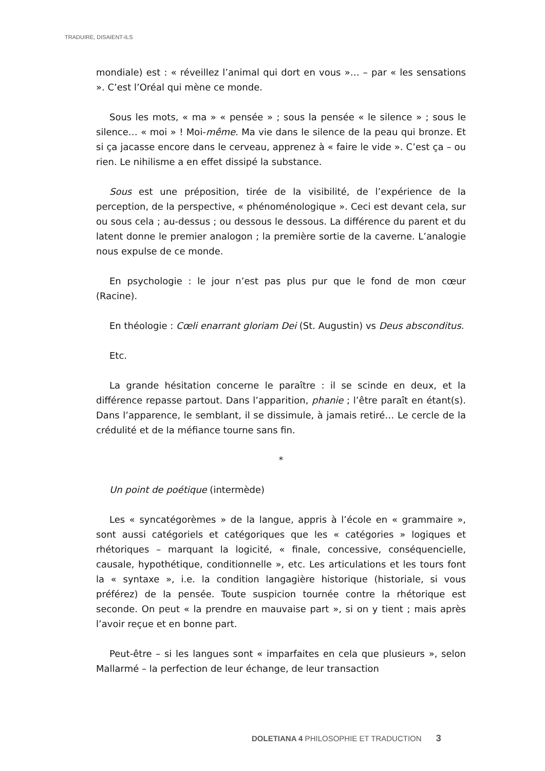TRADUIRE, DISAIENT-ILS
mondiale) est : « réveillez l’animal qui dort en vous »… – par « les sensations ». C’est l’Oréal qui mène ce monde.
Sous les mots, « ma » « pensée » ; sous la pensée « le silence » ; sous le silence… « moi » ! Moi-même. Ma vie dans le silence de la peau qui bronze. Et si ça jacasse encore dans le cerveau, apprenez à « faire le vide ». C’est ça – ou rien. Le nihilisme a en effet dissipé la substance.
Sous est une préposition, tirée de la visibilité, de l’expérience de la perception, de la perspective, « phénoménologique ». Ceci est devant cela, sur ou sous cela ; au-dessus ; ou dessous le dessous. La différence du parent et du latent donne le premier analogon ; la première sortie de la caverne. L’analogie nous expulse de ce monde.
En psychologie : le jour n’est pas plus pur que le fond de mon cœur (Racine).
En théologie : Cœli enarrant gloriam Dei (St. Augustin) vs Deus absconditus.
Etc.
La grande hésitation concerne le paraître : il se scinde en deux, et la différence repasse partout. Dans l’apparition, phanie ; l’être paraît en étant(s). Dans l’apparence, le semblant, il se dissimule, à jamais retiré… Le cercle de la crédulité et de la méfiance tourne sans fin.
*
Un point de poétique (intermède)
Les « syncatégorèmes » de la langue, appris à l’école en « grammaire », sont aussi catégoriels et catégoriques que les « catégories » logiques et rhétoriques – marquant la logicité, « finale, concessive, conséquencielle, causale, hypothétique, conditionnelle », etc. Les articulations et les tours font la « syntaxe », i.e. la condition langagière historique (historiale, si vous préférez) de la pensée. Toute suspicion tournée contre la rhétorique est seconde. On peut « la prendre en mauvaise part », si on y tient ; mais après l’avoir reçue et en bonne part.
Peut-être – si les langues sont « imparfaites en cela que plusieurs », selon Mallarmé – la perfection de leur échange, de leur transaction
DOLETIANA 4 PHILOSOPHIE ET TRADUCTION 3